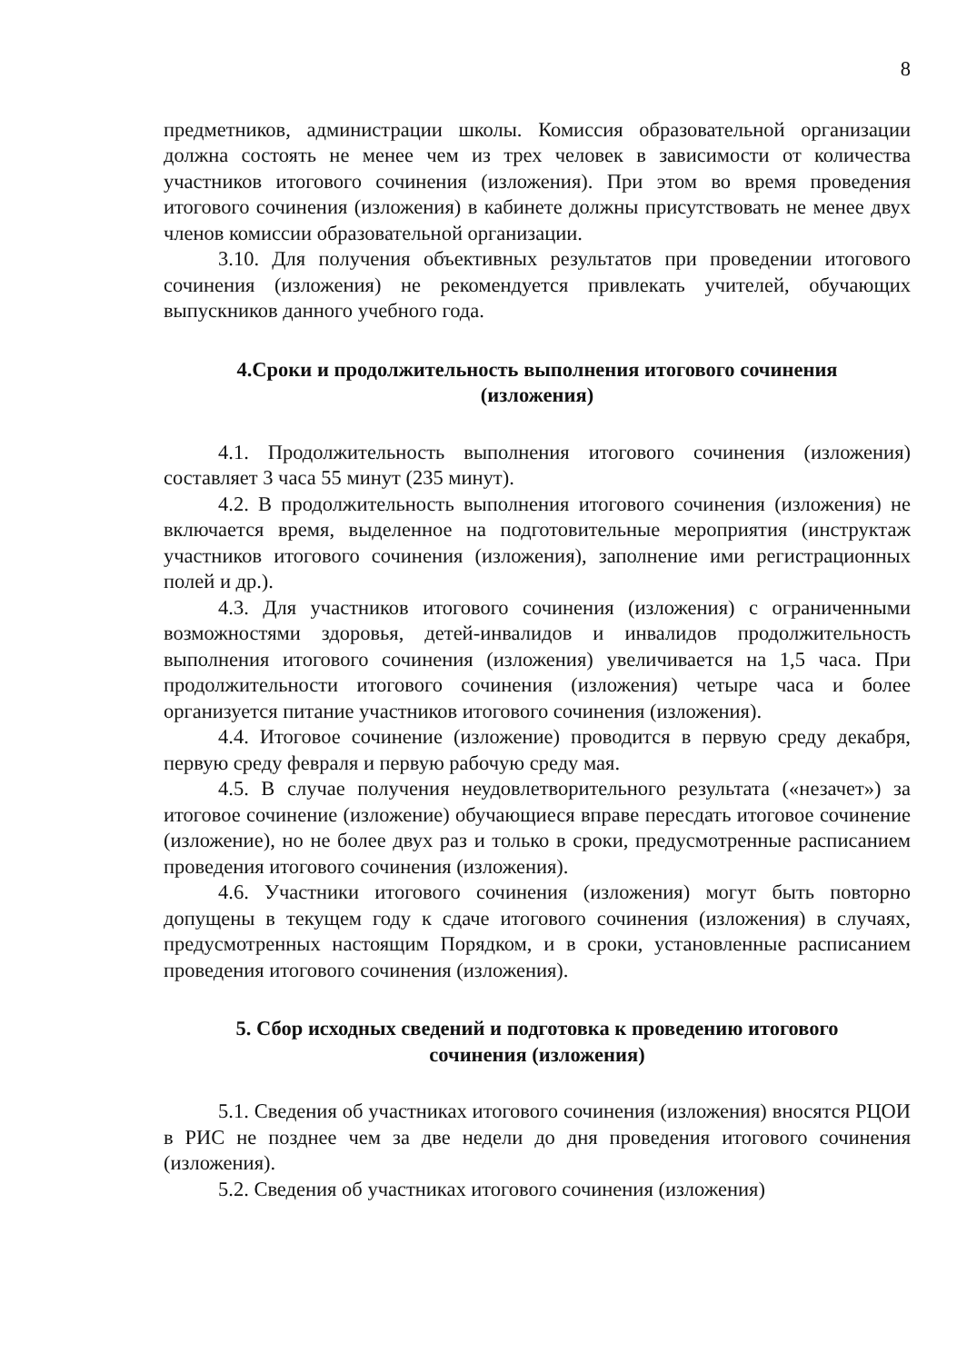8
предметников, администрации школы. Комиссия образовательной организации должна состоять не менее чем из трех человек в зависимости от количества участников итогового сочинения (изложения). При этом во время проведения итогового сочинения (изложения) в кабинете должны присутствовать не менее двух членов комиссии образовательной организации.
3.10. Для получения объективных результатов при проведении итогового сочинения (изложения) не рекомендуется привлекать учителей, обучающих выпускников данного учебного года.
4.Сроки и продолжительность выполнения итогового сочинения
(изложения)
4.1. Продолжительность выполнения итогового сочинения (изложения) составляет 3 часа 55 минут (235 минут).
4.2. В продолжительность выполнения итогового сочинения (изложения) не включается время, выделенное на подготовительные мероприятия (инструктаж участников итогового сочинения (изложения), заполнение ими регистрационных полей и др.).
4.3. Для участников итогового сочинения (изложения) с ограниченными возможностями здоровья, детей-инвалидов и инвалидов продолжительность выполнения итогового сочинения (изложения) увеличивается на 1,5 часа. При продолжительности итогового сочинения (изложения) четыре часа и более организуется питание участников итогового сочинения (изложения).
4.4. Итоговое сочинение (изложение) проводится в первую среду декабря, первую среду февраля и первую рабочую среду мая.
4.5. В случае получения неудовлетворительного результата («незачет») за итоговое сочинение (изложение) обучающиеся вправе пересдать итоговое сочинение (изложение), но не более двух раз и только в сроки, предусмотренные расписанием проведения итогового сочинения (изложения).
4.6. Участники итогового сочинения (изложения) могут быть повторно допущены в текущем году к сдаче итогового сочинения (изложения) в случаях, предусмотренных настоящим Порядком, и в сроки, установленные расписанием проведения итогового сочинения (изложения).
5. Сбор исходных сведений и подготовка к проведению итогового
сочинения (изложения)
5.1. Сведения об участниках итогового сочинения (изложения) вносятся РЦОИ в РИС не позднее чем за две недели до дня проведения итогового сочинения (изложения).
5.2. Сведения об участниках итогового сочинения (изложения)